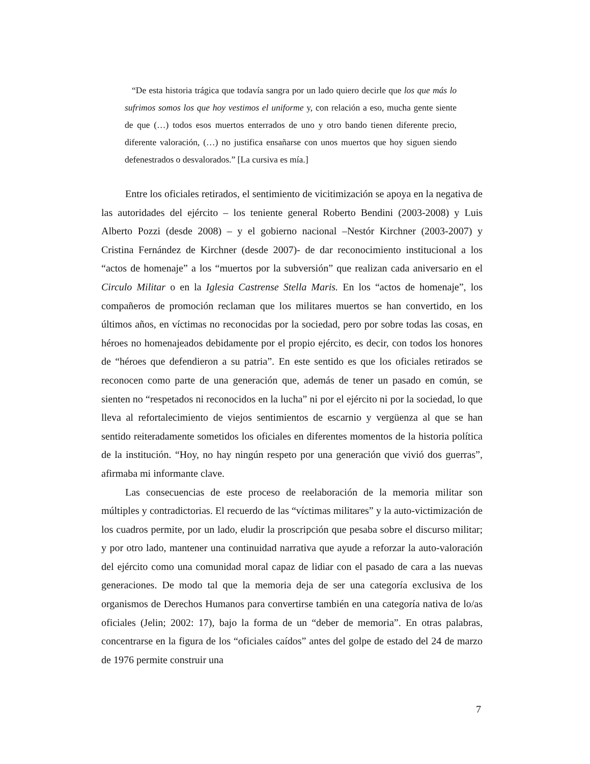“De esta historia trágica que todavía sangra por un lado quiero decirle que los que más lo sufrimos somos los que hoy vestimos el uniforme y, con relación a eso, mucha gente siente de que (…) todos esos muertos enterrados de uno y otro bando tienen diferente precio, diferente valoración, (…) no justifica ensañarse con unos muertos que hoy siguen siendo defenestrados o desvalorados.” [La cursiva es mía.]
Entre los oficiales retirados, el sentimiento de vicitimización se apoya en la negativa de las autoridades del ejército – los teniente general Roberto Bendini (2003-2008) y Luis Alberto Pozzi (desde 2008) – y el gobierno nacional –Nestór Kirchner (2003-2007) y Cristina Fernández de Kirchner (desde 2007)- de dar reconocimiento institucional a los “actos de homenaje” a los “muertos por la subversión” que realizan cada aniversario en el Circulo Militar o en la Iglesia Castrense Stella Maris. En los “actos de homenaje”, los compañeros de promoción reclaman que los militares muertos se han convertido, en los últimos años, en víctimas no reconocidas por la sociedad, pero por sobre todas las cosas, en héroes no homenajeados debidamente por el propio ejército, es decir, con todos los honores de “héroes que defendieron a su patria”. En este sentido es que los oficiales retirados se reconocen como parte de una generación que, además de tener un pasado en común, se sienten no “respetados ni reconocidos en la lucha” ni por el ejército ni por la sociedad, lo que lleva al refortalecimiento de viejos sentimientos de escarnio y vergüenza al que se han sentido reiteradamente sometidos los oficiales en diferentes momentos de la historia política de la institución. “Hoy, no hay ningún respeto por una generación que vivió dos guerras”, afirmaba mi informante clave.
Las consecuencias de este proceso de reelaboración de la memoria militar son múltiples y contradictorias. El recuerdo de las “víctimas militares” y la auto-victimización de los cuadros permite, por un lado, eludir la proscripción que pesaba sobre el discurso militar; y por otro lado, mantener una continuidad narrativa que ayude a reforzar la auto-valoración del ejército como una comunidad moral capaz de lidiar con el pasado de cara a las nuevas generaciones. De modo tal que la memoria deja de ser una categoría exclusiva de los organismos de Derechos Humanos para convertirse también en una categoría nativa de lo/as oficiales (Jelin; 2002: 17), bajo la forma de un “deber de memoria”. En otras palabras, concentrarse en la figura de los “oficiales caídos” antes del golpe de estado del 24 de marzo de 1976 permite construir una
7